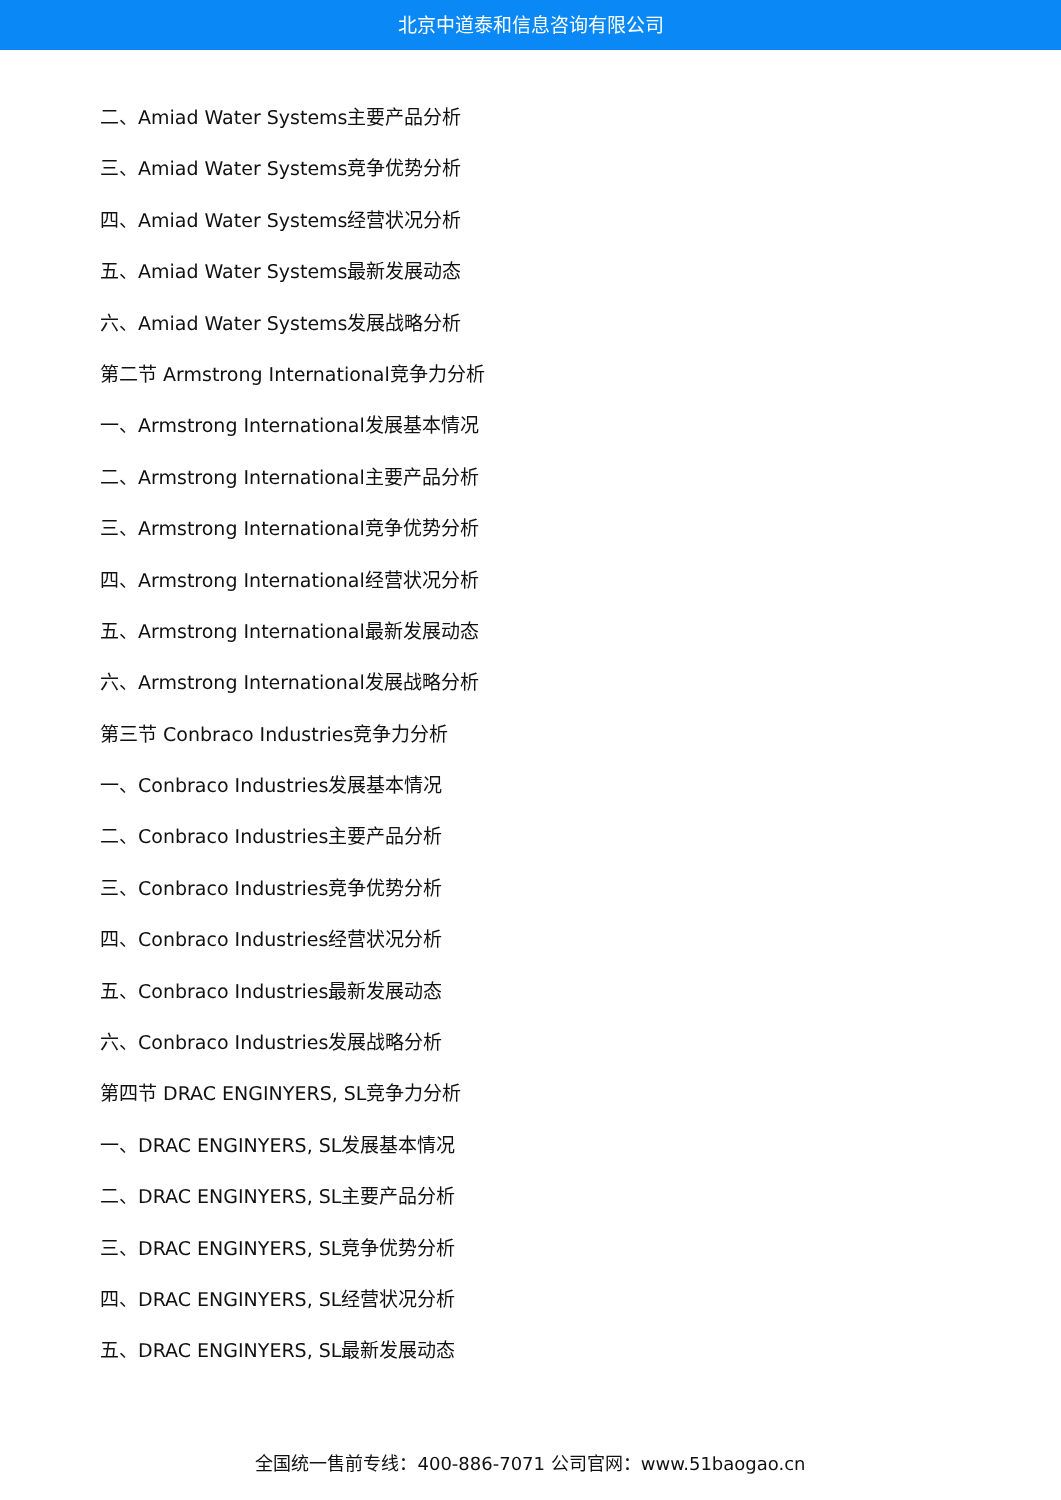北京中道泰和信息咨询有限公司
二、Amiad Water Systems主要产品分析
三、Amiad Water Systems竞争优势分析
四、Amiad Water Systems经营状况分析
五、Amiad Water Systems最新发展动态
六、Amiad Water Systems发展战略分析
第二节 Armstrong International竞争力分析
一、Armstrong International发展基本情况
二、Armstrong International主要产品分析
三、Armstrong International竞争优势分析
四、Armstrong International经营状况分析
五、Armstrong International最新发展动态
六、Armstrong International发展战略分析
第三节 Conbraco Industries竞争力分析
一、Conbraco Industries发展基本情况
二、Conbraco Industries主要产品分析
三、Conbraco Industries竞争优势分析
四、Conbraco Industries经营状况分析
五、Conbraco Industries最新发展动态
六、Conbraco Industries发展战略分析
第四节 DRAC ENGINYERS, SL竞争力分析
一、DRAC ENGINYERS, SL发展基本情况
二、DRAC ENGINYERS, SL主要产品分析
三、DRAC ENGINYERS, SL竞争优势分析
四、DRAC ENGINYERS, SL经营状况分析
五、DRAC ENGINYERS, SL最新发展动态
全国统一售前专线：400-886-7071 公司官网：www.51baogao.cn